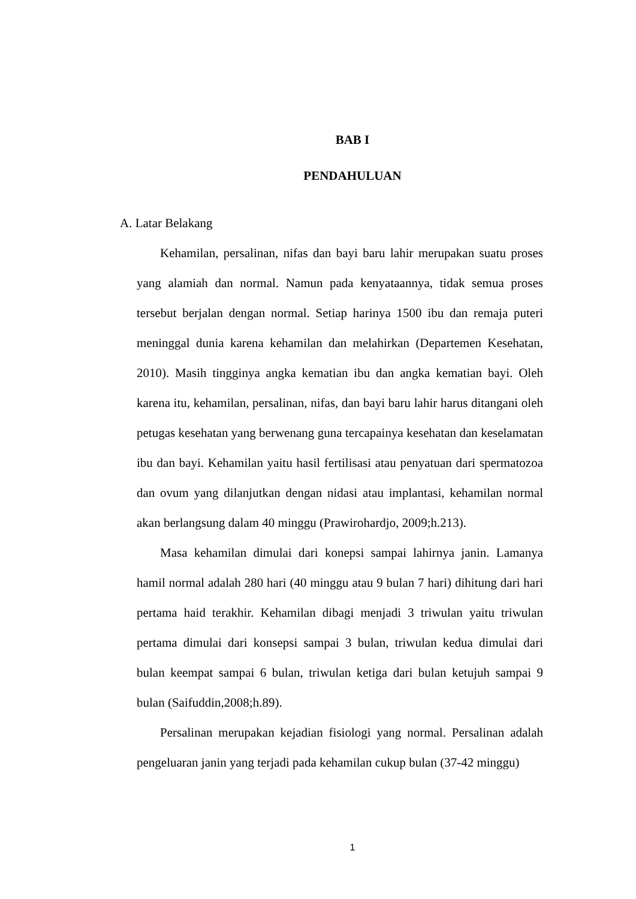BAB I
PENDAHULUAN
A. Latar Belakang
Kehamilan, persalinan, nifas dan bayi baru lahir merupakan suatu proses yang alamiah dan normal. Namun pada kenyataannya, tidak semua proses tersebut berjalan dengan normal. Setiap harinya 1500 ibu dan remaja puteri meninggal dunia karena kehamilan dan melahirkan (Departemen Kesehatan, 2010). Masih tingginya angka kematian ibu dan angka kematian bayi. Oleh karena itu, kehamilan, persalinan, nifas, dan bayi baru lahir harus ditangani oleh petugas kesehatan yang berwenang guna tercapainya kesehatan dan keselamatan ibu dan bayi. Kehamilan yaitu hasil fertilisasi atau penyatuan dari spermatozoa dan ovum yang dilanjutkan dengan nidasi atau implantasi, kehamilan normal akan berlangsung dalam 40 minggu (Prawirohardjo, 2009;h.213).
Masa kehamilan dimulai dari konepsi sampai lahirnya janin. Lamanya hamil normal adalah 280 hari (40 minggu atau 9 bulan 7 hari) dihitung dari hari pertama haid terakhir. Kehamilan dibagi menjadi 3 triwulan yaitu triwulan pertama dimulai dari konsepsi sampai 3 bulan, triwulan kedua dimulai dari bulan keempat sampai 6 bulan, triwulan ketiga dari bulan ketujuh sampai 9 bulan (Saifuddin,2008;h.89).
Persalinan merupakan kejadian fisiologi yang normal. Persalinan adalah pengeluaran janin yang terjadi pada kehamilan cukup bulan (37-42 minggu)
1